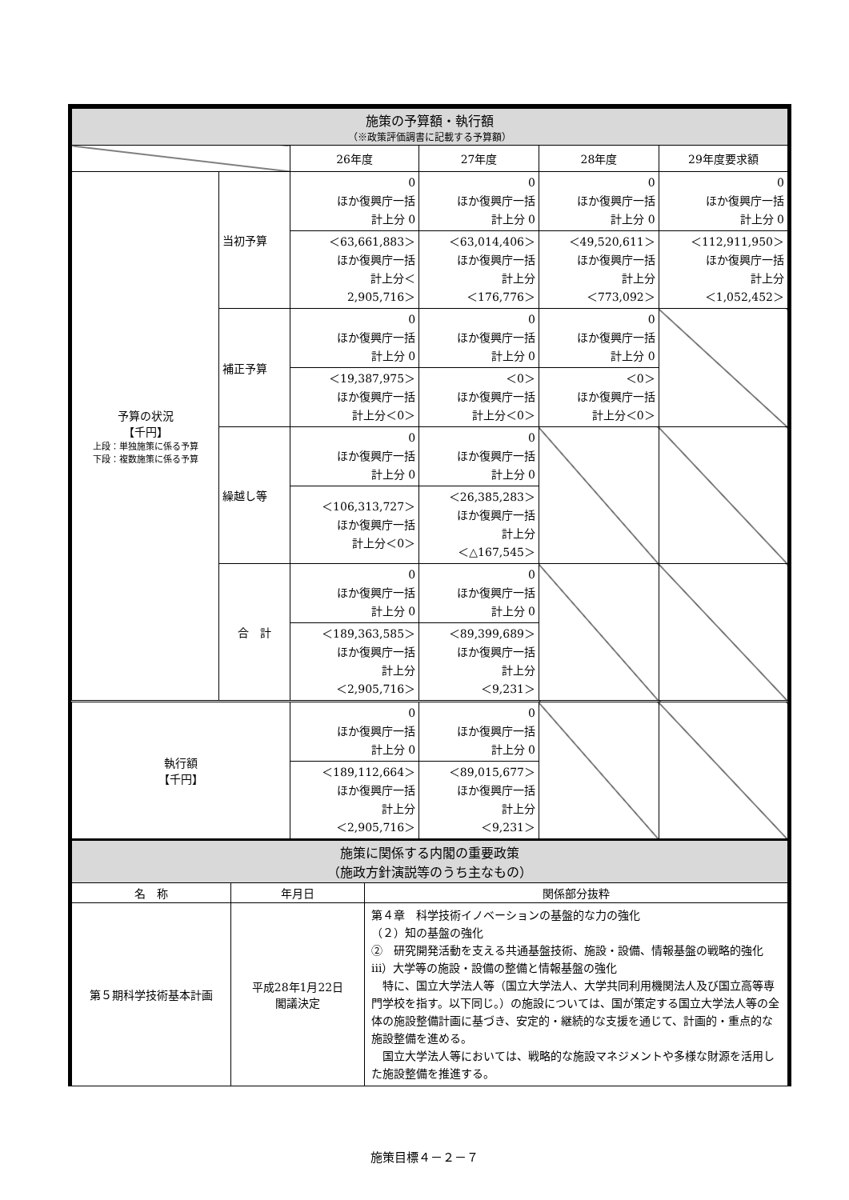| 施策の予算額・執行額 （※政策評価調書に記載する予算額） | | | | | |
| | | 26年度 | 27年度 | 28年度 | 29年度要求額 |
| 予算の状況 【千円】 上段：単独施策に係る予算 下段：複数施策に係る予算 | 当初予算 | 0 ほか復興庁一括 計上分 0 | 0 ほか復興庁一括 計上分 0 | 0 ほか復興庁一括 計上分 0 | 0 ほか復興庁一括 計上分 0 |
| | | ＜63,661,883＞ ほか復興庁一括 計上分＜ 2,905,716＞ | ＜63,014,406＞ ほか復興庁一括 計上分 ＜176,776＞ | ＜49,520,611＞ ほか復興庁一括 計上分 ＜773,092＞ | ＜112,911,950＞ ほか復興庁一括 計上分 ＜1,052,452＞ |
| | 補正予算 | 0 ほか復興庁一括 計上分 0 | 0 ほか復興庁一括 計上分 0 | 0 ほか復興庁一括 計上分 0 | |
| | | ＜19,387,975＞ ほか復興庁一括 計上分＜0＞ | ＜0＞ ほか復興庁一括 計上分＜0＞ | ＜0＞ ほか復興庁一括 計上分＜0＞ | |
| | 繰越し等 | 0 ほか復興庁一括 計上分 0 | 0 ほか復興庁一括 計上分 0 | | |
| | | ＜106,313,727＞ ほか復興庁一括 計上分＜0＞ | ＜26,385,283＞ ほか復興庁一括 計上分 ＜△167,545＞ | | |
| | 合 計 | 0 ほか復興庁一括 計上分 0 | 0 ほか復興庁一括 計上分 0 | | |
| | | ＜189,363,585＞ ほか復興庁一括 計上分 ＜2,905,716＞ | ＜89,399,689＞ ほか復興庁一括 計上分 ＜9,231＞ | | |
| 執行額 【千円】 | | 0 ほか復興庁一括 計上分 0 | 0 ほか復興庁一括 計上分 0 | | |
| | | ＜189,112,664＞ ほか復興庁一括 計上分 ＜2,905,716＞ | ＜89,015,677＞ ほか復興庁一括 計上分 ＜9,231＞ | | |
| 施策に関係する内閣の重要政策 （施政方針演説等のうち主なもの） | | |
| 名 称 | 年月日 | 関係部分抜粋 |
| 第５期科学技術基本計画 | 平成28年1月22日 閣議決定 | 第４章 科学技術イノベーションの基盤的な力の強化 （２）知の基盤の強化 ② 研究開発活動を支える共通基盤技術、施設・設備、情報基盤の戦略的強化 ⅲ）大学等の施設・設備の整備と情報基盤の強化 特に、国立大学法人等（国立大学法人、大学共同利用機関法人及び国立高等専門学校を指す。以下同じ。）の施設については、国が策定する国立大学法人等の全体の施設整備計画に基づき、安定的・継続的な支援を通じて、計画的・重点的な施設整備を進める。 国立大学法人等においては、戦略的な施設マネジメントや多様な財源を活用した施設整備を推進する。 |
施策目標４－２－７